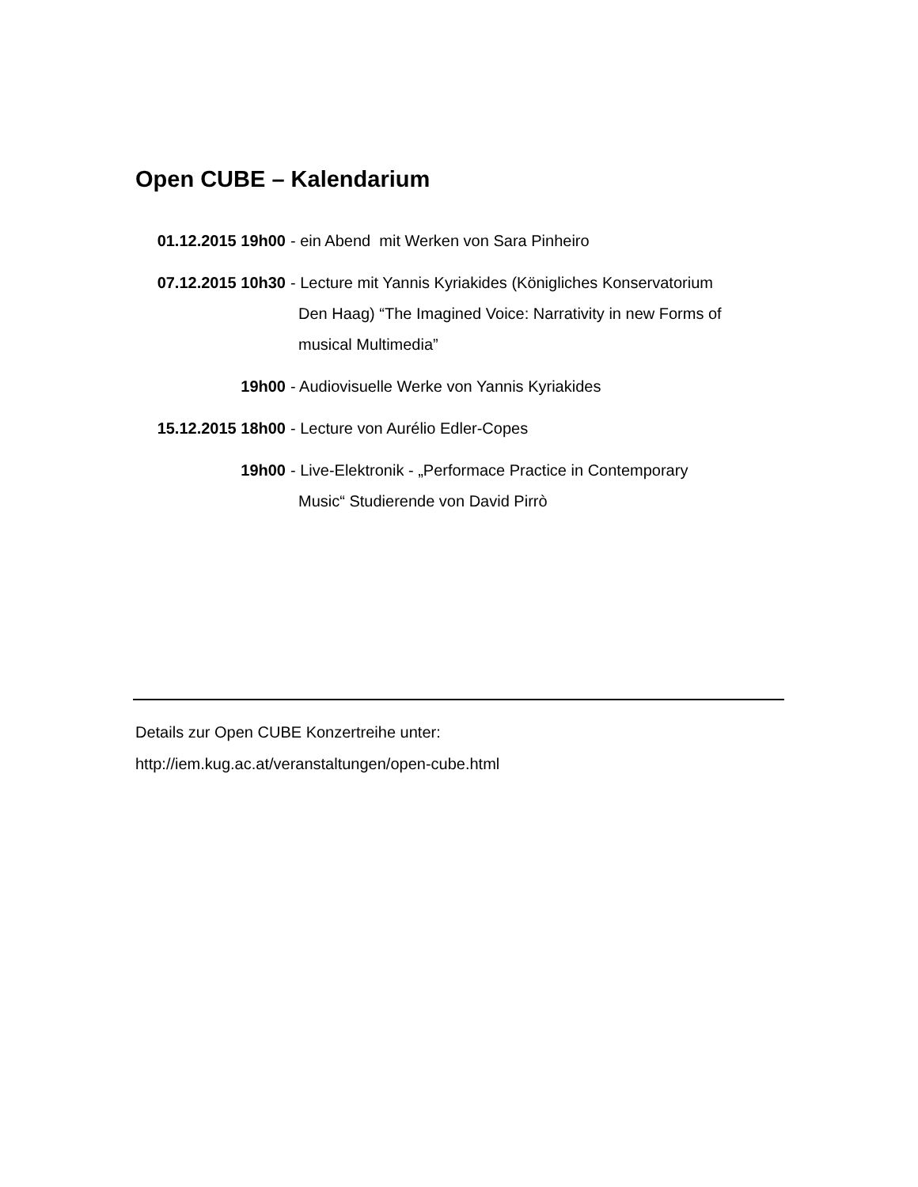Open CUBE – Kalendarium
01.12.2015 19h00 - ein Abend mit Werken von Sara Pinheiro
07.12.2015 10h30 - Lecture mit Yannis Kyriakides (Königliches Konservatorium
Den Haag) “The Imagined Voice: Narrativity in new Forms of
musical Multimedia”
19h00 - Audiovisuelle Werke von Yannis Kyriakides
15.12.2015 18h00 - Lecture von Aurélio Edler-Copes
19h00 - Live-Elektronik - „Performace Practice in Contemporary
Music“ Studierende von David Pirrò
Details zur Open CUBE Konzertreihe unter:
http://iem.kug.ac.at/veranstaltungen/open-cube.html